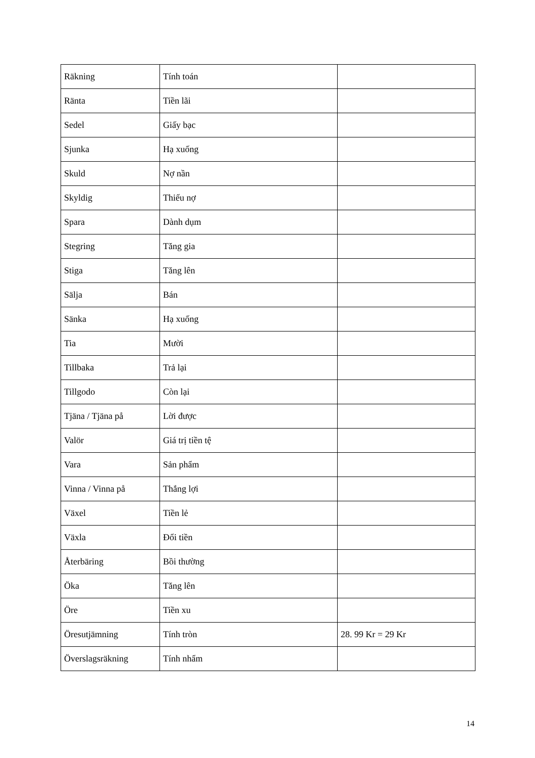| Räkning | Tính toán | |
| Ränta | Tiền lãi | |
| Sedel | Giấy bạc | |
| Sjunka | Hạ xuống | |
| Skuld | Nợ nần | |
| Skyldig | Thiếu nợ | |
| Spara | Dành dụm | |
| Stegring | Tăng gia | |
| Stiga | Tăng lên | |
| Sälja | Bán | |
| Sänka | Hạ xuống | |
| Tia | Mười | |
| Tillbaka | Trả lại | |
| Tillgodo | Còn lại | |
| Tjäna / Tjäna på | Lời được | |
| Valör | Giá trị tiền tệ | |
| Vara | Sản phẩm | |
| Vinna / Vinna på | Thắng lợi | |
| Växel | Tiền lẻ | |
| Växla | Đổi tiền | |
| Återbäring | Bồi thường | |
| Öka | Tăng lên | |
| Öre | Tiền xu | |
| Öresutjämning | Tính tròn | 28. 99 Kr = 29 Kr |
| Överslagsräkning | Tính nhẩm | |
14